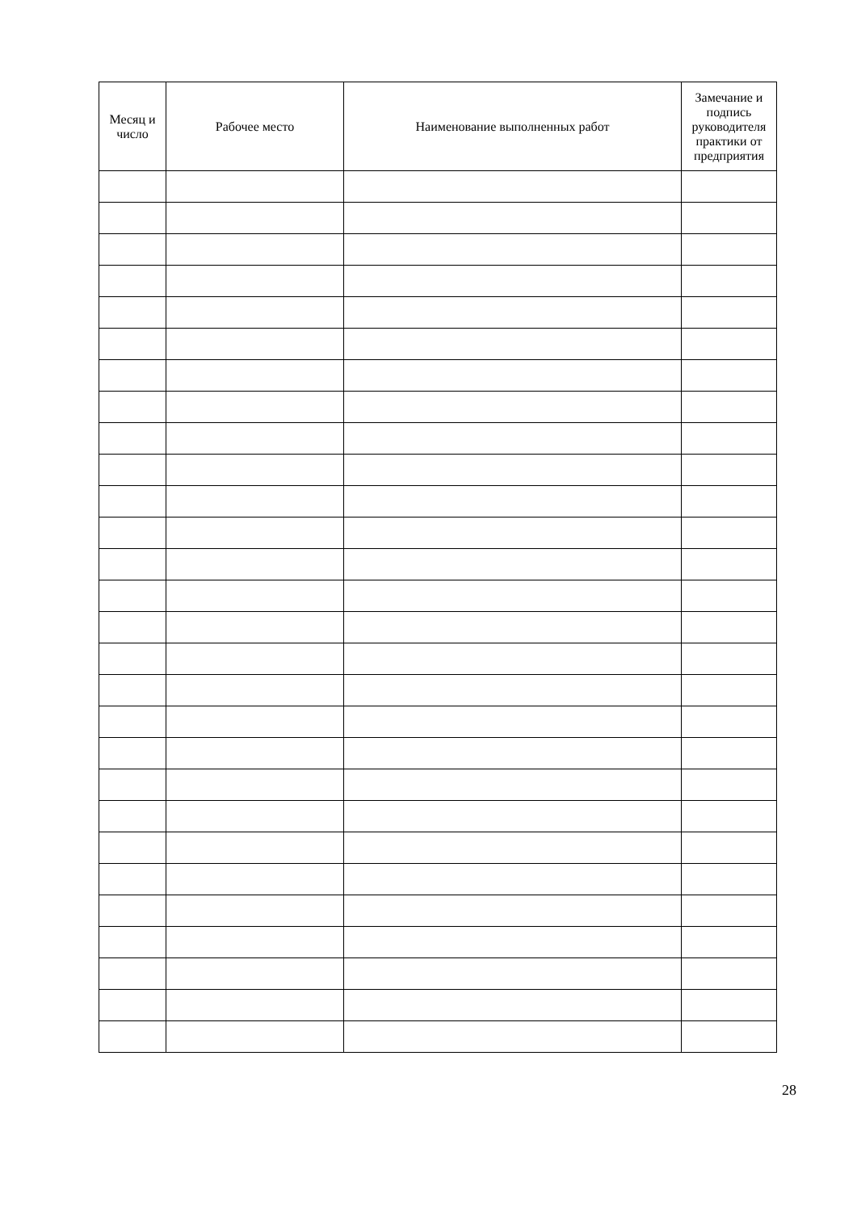| Месяц и число | Рабочее место | Наименование выполненных работ | Замечание и подпись руководителя практики от предприятия |
| --- | --- | --- | --- |
28